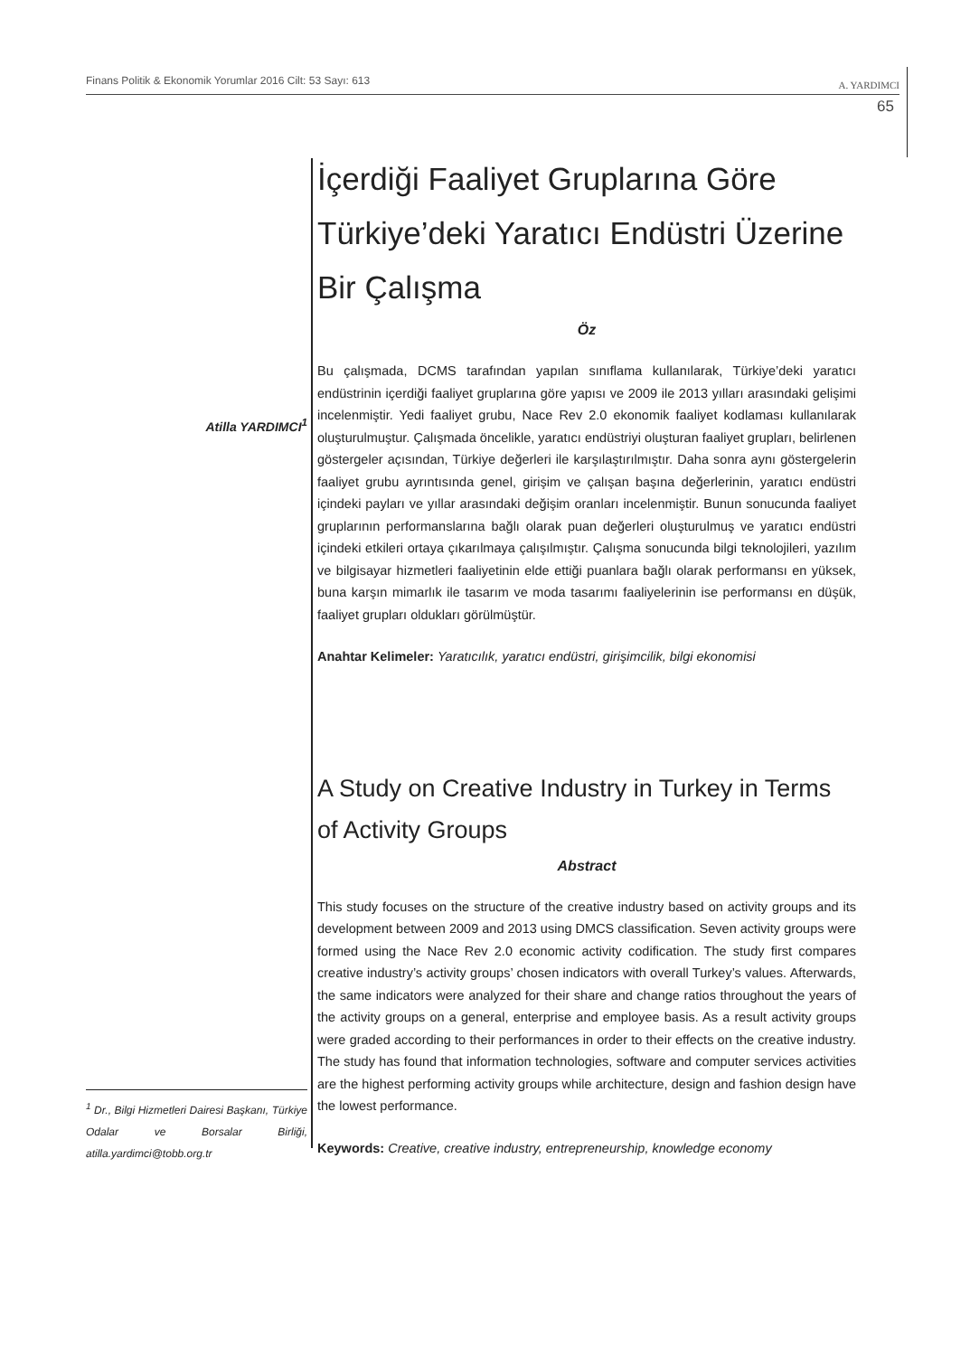Finans Politik & Ekonomik Yorumlar 2016 Cilt: 53 Sayı: 613 A. YARDIMCI
65
Atilla YARDIMCI<sup>1</sup>
<sup>1</sup> Dr., Bilgi Hizmetleri Dairesi Başkanı, Türkiye Odalar ve Borsalar Birliği, atilla.yardimci@tobb.org.tr
İçerdiği Faaliyet Gruplarına Göre Türkiye’deki Yaratıcı Endüstri Üzerine Bir Çalışma
Öz
Bu çalışmada, DCMS tarafından yapılan sınıflama kullanılarak, Türkiye’deki yaratıcı endüstrinin içerdiği faaliyet gruplarına göre yapısı ve 2009 ile 2013 yılları arasındaki gelişimi incelenmiştir. Yedi faaliyet grubu, Nace Rev 2.0 ekonomik faaliyet kodlaması kullanılarak oluşturulmuştur. Çalışmada öncelikle, yaratıcı endüstriyi oluşturan faaliyet grupları, belirlenen göstergeler açısından, Türkiye değerleri ile karşılaştırılmıştır. Daha sonra aynı göstergelerin faaliyet grubu ayrıntısında genel, girişim ve çalışan başına değerlerinin, yaratıcı endüstri içindeki payları ve yıllar arasındaki değişim oranları incelenmiştir. Bunun sonucunda faaliyet gruplarının performanslarına bağlı olarak puan değerleri oluşturulmuş ve yaratıcı endüstri içindeki etkileri ortaya çıkarılmaya çalışılmıştır. Çalışma sonucunda bilgi teknolojileri, yazılım ve bilgisayar hizmetleri faaliyetinin elde ettiği puanlara bağlı olarak performansı en yüksek, buna karşın mimarlık ile tasarım ve moda tasarımı faaliyelerinin ise performansı en düşük, faaliyet grupları oldukları görülmüştür.
Anahtar Kelimeler: Yaratıcılık, yaratıcı endüstri, girişimcilik, bilgi ekonomisi
A Study on Creative Industry in Turkey in Terms of Activity Groups
Abstract
This study focuses on the structure of the creative industry based on activity groups and its development between 2009 and 2013 using DMCS classification. Seven activity groups were formed using the Nace Rev 2.0 economic activity codification. The study first compares creative industry’s activity groups’ chosen indicators with overall Turkey’s values. Afterwards, the same indicators were analyzed for their share and change ratios throughout the years of the activity groups on a general, enterprise and employee basis. As a result activity groups were graded according to their performances in order to their effects on the creative industry. The study has found that information technologies, software and computer services activities are the highest performing activity groups while architecture, design and fashion design have the lowest performance.
Keywords: Creative, creative industry, entrepreneurship, knowledge economy